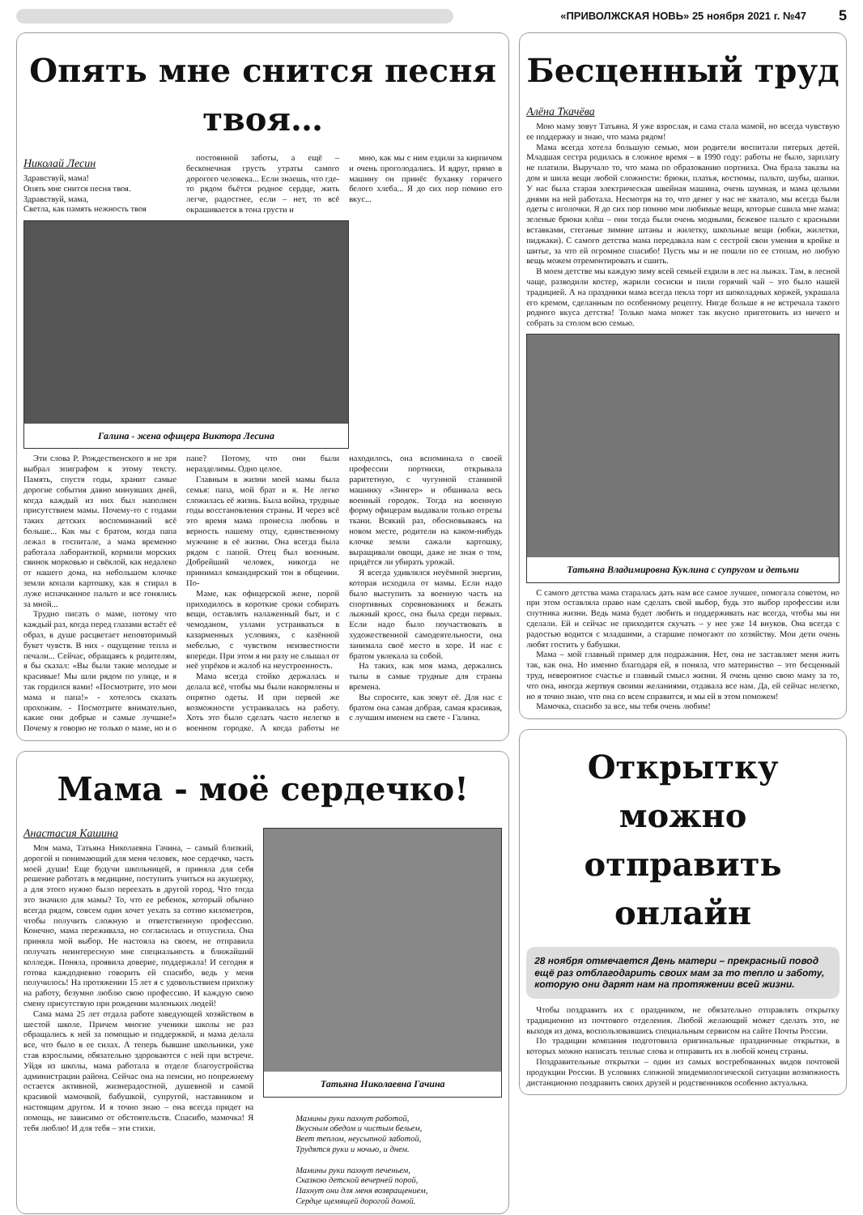«ПРИВОЛЖСКАЯ НОВЬ» 25 ноября 2021 г. №47
5
Опять мне снится песня твоя…
Николай Лесин
Здравствуй, мама!
Опять мне снится песня твоя.
Здравствуй, мама,
Светла, как память нежность твоя
постоянной заботы, а ещё – бесконечная грусть утраты самого дорогого человека... Если знаешь, что где-то рядом бьётся родное сердце, жить легче, радостнее, если – нет, то всё окрашивается в тона грусти и
мню, как мы с ним ездили за кирпичом и очень проголодались. И вдруг, прямо в машину он принёс буханку горячего белого хлеба... Я до сих пор помню его вкус...
Галина - жена офицера Виктора Лесина
Эти слова Р. Рождественского я не зря выбрал эпиграфом к этому тексту. Память, спустя годы, хранит самые дорогие события давно минувших дней, когда каждый из них был наполнен присутствием мамы. Почему-то с годами таких детских воспоминаний всё больше... Как мы с братом, когда папа лежал в госпитале, а мама временно работала лаборанткой, кормили морских свинок морковью и свёклой, как недалеко от нашего дома, на небольшом клочке земли копали картошку, как я стирал в луже испачканное пальто и все гонялись за мной...
Трудно писать о маме, потому что каждый раз, когда перед глазами встаёт её образ, в душе расцветает неповторимый букет чувств. В них - ощущение тепла и печали... Сейчас, обращаясь к родителям, я бы сказал: «Вы были такие молодые и красивые! Мы шли рядом по улице, и я так гордился вами! «Посмотрите, это мои мама и папа!» - хотелось сказать прохожим. - Посмотрите внимательно, какие они добрые и самые лучшие!» Почему я говорю не только о маме, но и о папе? Потому, что они были неразделимы. Одно целое.
Главным в жизни моей мамы была семья: папа, мой брат и я. Не легко сложилась её жизнь. Была война, трудные годы восстановления страны. И через всё это время мама пронесла любовь и верность нашему отцу, единственному мужчине в её жизни. Она всегда была рядом с папой. Отец был военным. Добрейший человек, никогда не принимал командирский тон в общении. По-
Маме, как офицерской жене, порой приходилось в короткие сроки собирать вещи, оставлять налаженный быт, и с чемоданом, узлами устраиваться в казарменных условиях, с казённой мебелью, с чувством неизвестности впереди. При этом я ни разу не слышал от неё упрёков и жалоб на неустроенность.
Мама всегда стойко держалась и делала всё, чтобы мы были накормлены и опрятно одеты. И при первой же возможности устраивалась на работу. Хоть это было сделать часто нелегко в военном городке. А когда работы не находилось, она вспоминала о своей профессии портнихи, открывала раритетную, с чугунной станиной машинку «Зингер» и обшивала весь военный городок. Тогда на военную форму офицерам выдавали только отрезы ткани. Всякий раз, обосновываясь на новом месте, родители на каком-нибудь клочке земли сажали картошку, выращивали овощи, даже не зная о том, придётся ли убирать урожай.
Я всегда удивлялся неуёмной энергии, которая исходила от мамы. Если надо было выступить за военную часть на спортивных соревнованиях и бежать лыжный кросс, она была среди первых. Если надо было поучаствовать в художественной самодеятельности, она занимала своё место в хоре. И нас с братом увлекала за собой.
На таких, как моя мама, держались тылы в самые трудные для страны времена.
Вы спросите, как зовут её. Для нас с братом она самая добрая, самая красивая, с лучшим именем на свете - Галина.
Мама - моё сердечко!
Анастасия Кашина
Моя мама, Татьяна Николаевна Гачина, – самый близкий, дорогой и понимающий для меня человек, мое сердечко, часть моей души! Еще будучи школьницей, я приняла для себя решение работать в медицине, поступить учиться на акушерку, а для этого нужно было переехать в другой город. Что тогда это значило для мамы? То, что ее ребенок, который обычно всегда рядом, совсем один хочет уехать за сотню километров, чтобы получить сложную и ответственную профессию. Конечно, мама переживала, но согласилась и отпустила. Она приняла мой выбор. Не настояла на своем, не отправила получать неинтересную мне специальность в ближайший колледж. Поняла, проявила доверие, поддержала! И сегодня я готова каждодневно говорить ей спасибо, ведь у меня получилось! На протяжении 15 лет я с удовольствием прихожу на работу, безумно люблю свою профессию. И каждую свою смену присутствую при рождении маленьких людей!
Сама мама 25 лет отдала работе заведующей хозяйством в шестой школе. Причем многие ученики школы не раз обращались к ней за помощью и поддержкой, и мама делала все, что было в ее силах. А теперь бывшие школьники, уже став взрослыми, обязательно здороваются с ней при встрече. Уйдя из школы, мама работала в отделе благоустройства администрации района. Сейчас она на пенсии, но попрежнему остается активной, жизнерадостной, душевной и самой красивой мамочкой, бабушкой, супругой, наставником и настоящим другом. И я точно знаю – она всегда придет на помощь, не зависимо от обстоятельств. Спасибо, мамочка! Я тебя люблю! И для тебя – эти стихи.
Татьяна Николаевна Гачина
Мамины руки пахнут работой,
Вкусным обедом и чистым бельем,
Веет теплом, неусыпной заботой,
Трудятся руки и ночью, и днем.
Мамины руки пахнут печеньем,
Сказкою детской вечерней порой,
Пахнут они для меня возвращением,
Сердце щемящей дорогой домой.
Бесценный труд
Алёна Ткачёва
Мою маму зовут Татьяна. Я уже взрослая, и сама стала мамой, но всегда чувствую ее поддержку и знаю, что мама рядом!
Мама всегда хотела большую семью, мои родители воспитали пятерых детей. Младшая сестра родилась в сложное время – в 1990 году: работы не было, зарплату не платили. Выручало то, что мама по образованию портниха. Она брала заказы на дом и шила вещи любой сложности: брюки, платья, костюмы, пальто, шубы, шапки. У нас была старая электрическая швейная машина, очень шумная, и мама целыми днями на ней работала. Несмотря на то, что денег у нас не хватало, мы всегда были одеты с иголочки. Я до сих пор помню мои любимые вещи, которые сшила мне мама: зеленые брюки клёш – они тогда были очень модными, бежевое пальто с красными вставками, стеганые зимние штаны и жилетку, школьные вещи (юбки, жилетки, пиджаки). С самого детства мама передавала нам с сестрой свои умения в кройке и шитье, за что ей огромное спасибо! Пусть мы и не пошли по ее стопам, но любую вещь можем отремонтировать и сшить.
В моем детстве мы каждую зиму всей семьей ездили в лес на лыжах. Там, в лесной чаще, разводили костер, жарили сосиски и пили горячий чай – это было нашей традицией. А на праздники мама всегда пекла торт из шоколадных коржей, украшала его кремом, сделанным по особенному рецепту. Нигде больше я не встречала такого родного вкуса детства! Только мама может так вкусно приготовить из ничего и собрать за столом всю семью.
Татьяна Владимировна Куклина с супругом и детьми
С самого детства мама старалась дать нам все самое лучшее, помогала советом, но при этом оставляла право нам сделать свой выбор, будь это выбор профессии или спутника жизни. Ведь мама будет любить и поддерживать нас всегда, чтобы мы ни сделали. Ей и сейчас не приходится скучать – у нее уже 14 внуков. Она всегда с радостью водится с младшими, а старшие помогают по хозяйству. Мои дети очень любят гостить у бабушки.
Мама – мой главный пример для подражания. Нет, она не заставляет меня жить так, как она. Но именно благодаря ей, я поняла, что материнство – это бесценный труд, невероятное счастье и главный смысл жизни. Я очень ценю свою маму за то, что она, иногда жертвуя своими желаниями, отдавала все нам. Да, ей сейчас нелегко, но я точно знаю, что она со всем справится, и мы ей в этом поможем!
Мамочка, спасибо за все, мы тебя очень любим!
Открытку можно отправить онлайн
28 ноября отмечается День матери – прекрасный повод ещё раз отблагодарить своих мам за то тепло и заботу, которую они дарят нам на протяжении всей жизни.
Чтобы поздравить их с праздником, не обязательно отправлять открытку традиционно из почтового отделения. Любой желающий может сделать это, не выходя из дома, воспользовавшись специальным сервисом на сайте Почты России.
По традиции компания подготовила оригинальные праздничные открытки, в которых можно написать теплые слова и отправить их в любой конец страны.
Поздравительные открытки – один из самых востребованных видов почтовой продукции России. В условиях сложной эпидемиологической ситуации возможность дистанционно поздравить своих друзей и родственников особенно актуальна.